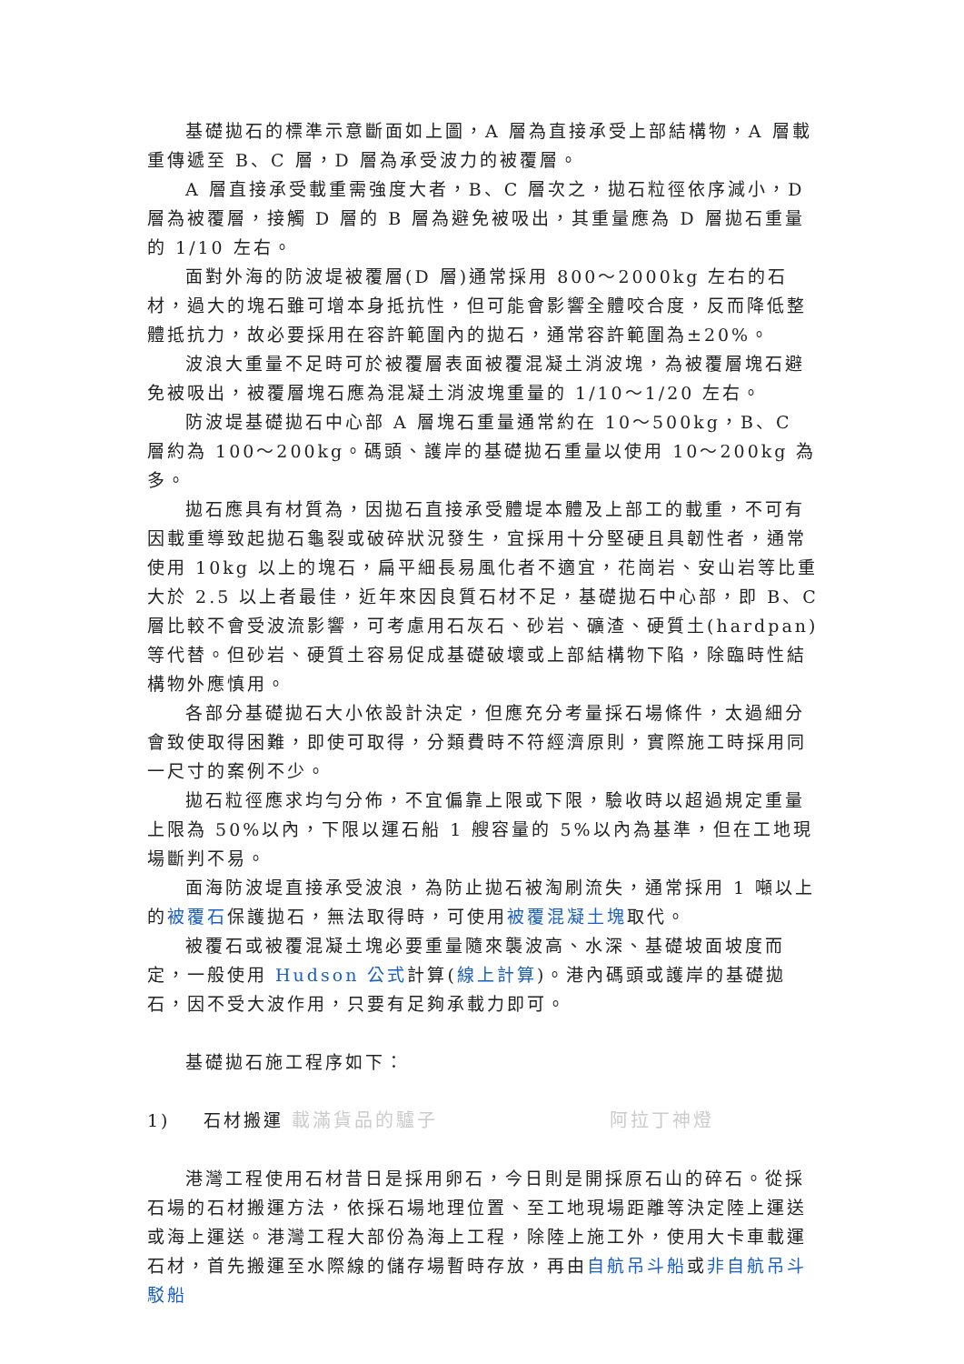基礎拋石的標準示意斷面如上圖，A 層為直接承受上部結構物，A 層載重傳遞至 B、C 層，D 層為承受波力的被覆層。
A 層直接承受載重需強度大者，B、C 層次之，拋石粒徑依序減小，D 層為被覆層，接觸 D 層的 B 層為避免被吸出，其重量應為 D 層拋石重量的 1/10 左右。
面對外海的防波堤被覆層(D 層)通常採用 800～2000kg 左右的石材，過大的塊石雖可增本身抵抗性，但可能會影響全體咬合度，反而降低整體抵抗力，故必要採用在容許範圍內的拋石，通常容許範圍為±20%。
波浪大重量不足時可於被覆層表面被覆混凝土消波塊，為被覆層塊石避免被吸出，被覆層塊石應為混凝土消波塊重量的 1/10～1/20 左右。
防波堤基礎拋石中心部 A 層塊石重量通常約在 10～500kg，B、C 層約為 100～200kg。碼頭、護岸的基礎拋石重量以使用 10～200kg 為多。
拋石應具有材質為，因拋石直接承受體堤本體及上部工的載重，不可有因載重導致起拋石龜裂或破碎狀況發生，宜採用十分堅硬且具韌性者，通常使用 10kg 以上的塊石，扁平細長易風化者不適宜，花崗岩、安山岩等比重大於 2.5 以上者最佳，近年來因良質石材不足，基礎拋石中心部，即 B、C 層比較不會受波流影響，可考慮用石灰石、砂岩、礦渣、硬質土(hardpan)等代替。但砂岩、硬質土容易促成基礎破壞或上部結構物下陷，除臨時性結構物外應慎用。
各部分基礎拋石大小依設計決定，但應充分考量採石場條件，太過細分會致使取得困難，即使可取得，分類費時不符經濟原則，實際施工時採用同一尺寸的案例不少。
拋石粒徑應求均勻分佈，不宜偏靠上限或下限，驗收時以超過規定重量上限為 50%以內，下限以運石船 1 艘容量的 5%以內為基準，但在工地現場斷判不易。
面海防波堤直接承受波浪，為防止拋石被淘刷流失，通常採用 1 噸以上的被覆石保護拋石，無法取得時，可使用被覆混凝土塊取代。
被覆石或被覆混凝土塊必要重量隨來襲波高、水深、基礎坡面坡度而定，一般使用 Hudson 公式計算(線上計算)。港內碼頭或護岸的基礎拋石，因不受大波作用，只要有足夠承載力即可。
基礎拋石施工程序如下：
1) 石材搬運 載滿貨品的驢子 阿拉丁神燈
港灣工程使用石材昔日是採用卵石，今日則是開採原石山的碎石。從採石場的石材搬運方法，依採石場地理位置、至工地現場距離等決定陸上運送或海上運送。港灣工程大部份為海上工程，除陸上施工外，使用大卡車載運石材，首先搬運至水際線的儲存場暫時存放，再由自航吊斗船或非自航吊斗駁船